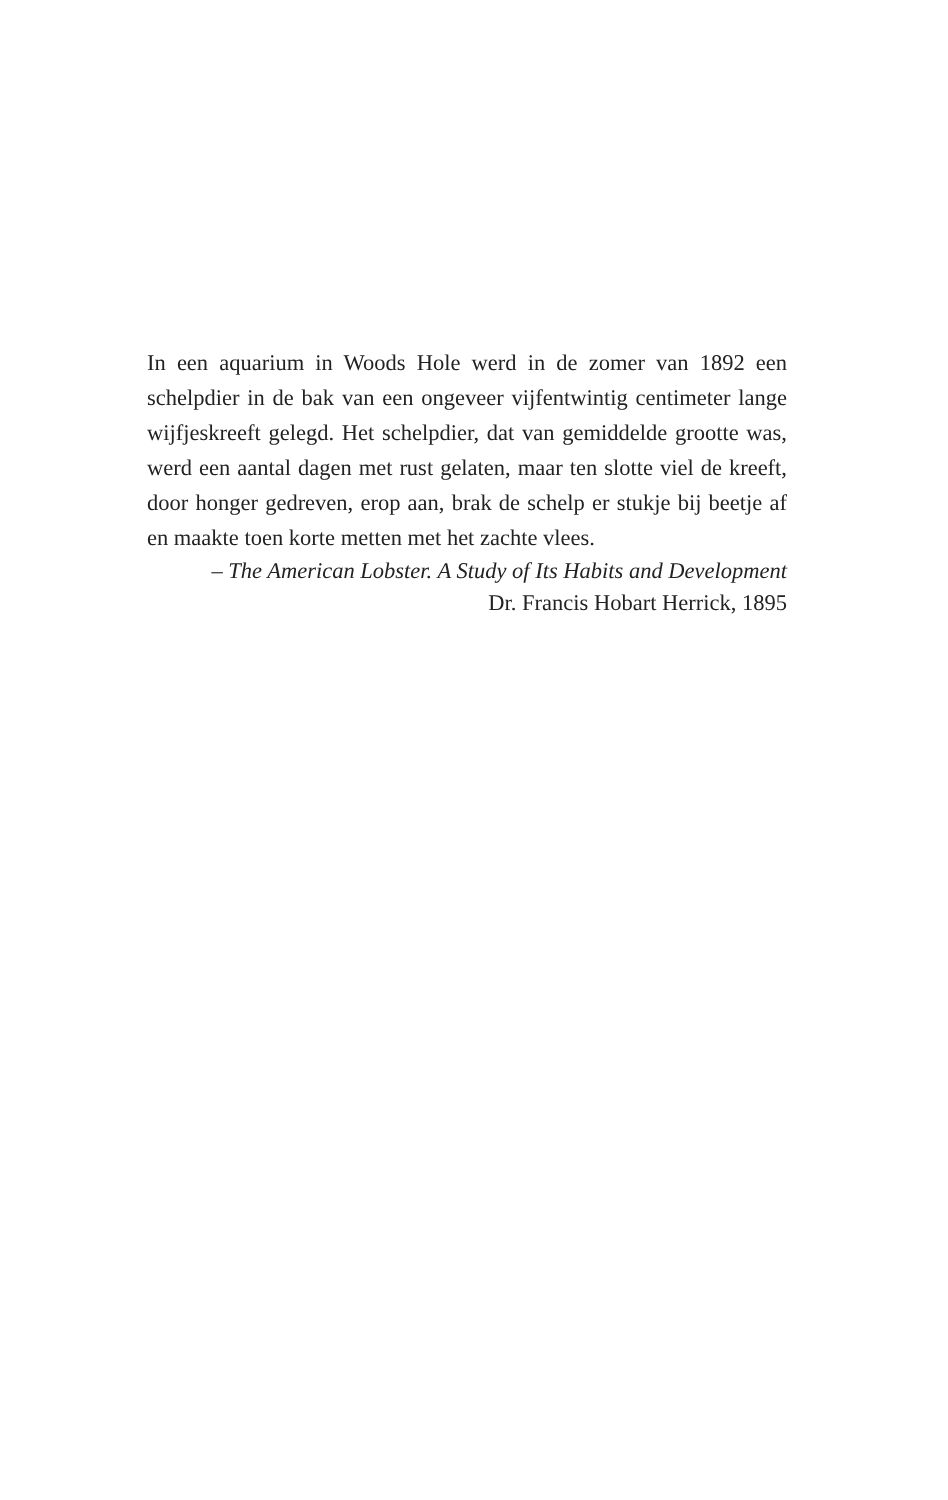In een aquarium in Woods Hole werd in de zomer van 1892 een schelpdier in de bak van een ongeveer vijfentwintig centimeter lange wijfjeskreeft gelegd. Het schelpdier, dat van gemiddelde grootte was, werd een aantal dagen met rust gelaten, maar ten slotte viel de kreeft, door honger gedreven, erop aan, brak de schelp er stukje bij beetje af en maakte toen korte metten met het zachte vlees.
– The American Lobster. A Study of Its Habits and Development
Dr. Francis Hobart Herrick, 1895